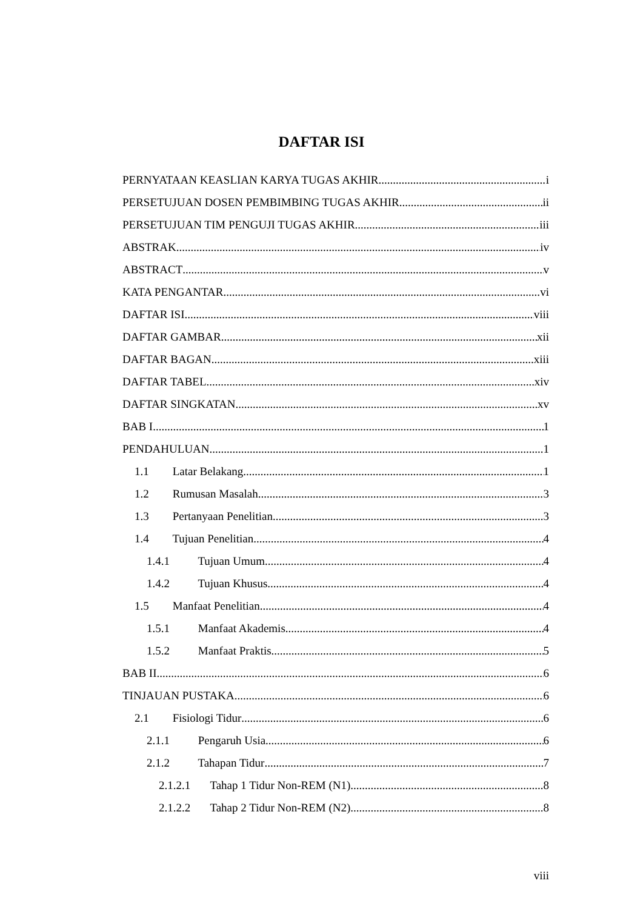DAFTAR ISI
PERNYATAAN KEASLIAN KARYA TUGAS AKHIR i
PERSETUJUAN DOSEN PEMBIMBING TUGAS AKHIR ii
PERSETUJUAN TIM PENGUJI TUGAS AKHIR iii
ABSTRAK iv
ABSTRACT v
KATA PENGANTAR vi
DAFTAR ISI viii
DAFTAR GAMBAR xii
DAFTAR BAGAN xiii
DAFTAR TABEL xiv
DAFTAR SINGKATAN xv
BAB I 1
PENDAHULUAN 1
1.1 Latar Belakang 1
1.2 Rumusan Masalah 3
1.3 Pertanyaan Penelitian 3
1.4 Tujuan Penelitian 4
1.4.1 Tujuan Umum 4
1.4.2 Tujuan Khusus 4
1.5 Manfaat Penelitian 4
1.5.1 Manfaat Akademis 4
1.5.2 Manfaat Praktis 5
BAB II 6
TINJAUAN PUSTAKA 6
2.1 Fisiologi Tidur 6
2.1.1 Pengaruh Usia 6
2.1.2 Tahapan Tidur 7
2.1.2.1 Tahap 1 Tidur Non-REM (N1) 8
2.1.2.2 Tahap 2 Tidur Non-REM (N2) 8
viii